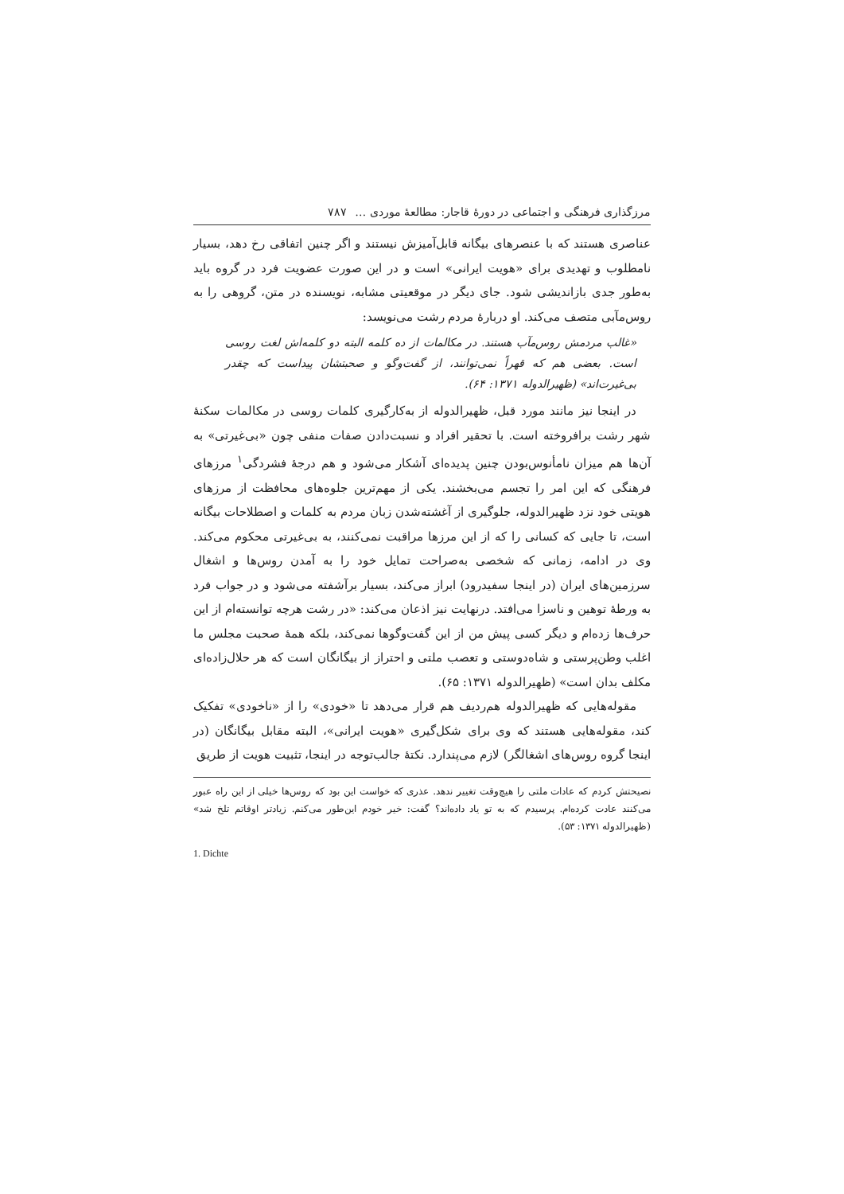مرزگذاری فرهنگی و اجتماعی در دورهٔ قاجار: مطالعهٔ موردی … ۷۸۷
عناصری هستند که با عنصرهای بیگانه قابل‌آمیزش نیستند و اگر چنین اتفاقی رخ دهد، بسیار نامطلوب و تهدیدی برای «هویت ایرانی» است و در این صورت عضویت فرد در گروه باید به‌طور جدی بازاندیشی شود. جای دیگر در موقعیتی مشابه، نویسنده در متن، گروهی را به روس‌مآبی متصف می‌کند. او دربارهٔ مردم رشت می‌نویسد:
«غالب مردمش روس‌مآب هستند. در مکالمات از ده کلمه البته دو کلمه‌اش لغت روسی است. بعضی هم که قهراً نمی‌توانند، از گفت‌وگو و صحبتشان پیداست که چقدر بی‌غیرت‌اند» (ظهیرالدوله ۱۳۷۱: ۶۴).
در اینجا نیز مانند مورد قبل، ظهیرالدوله از به‌کارگیری کلمات روسی در مکالمات سکنهٔ شهر رشت برافروخته است. با تحقیر افراد و نسبت‌دادن صفات منفی چون «بی‌غیرتی» به آن‌ها هم میزان نامأنوس‌بودن چنین پدیده‌ای آشکار می‌شود و هم درجهٔ فشردگی<sup>۱</sup> مرزهای فرهنگی که این امر را تجسم می‌بخشند. یکی از مهم‌ترین جلوه‌های محافظت از مرزهای هویتی خود نزد ظهیرالدوله، جلوگیری از آغشته‌شدن زبان مردم به کلمات و اصطلاحات بیگانه است، تا جایی که کسانی را که از این مرزها مراقبت نمی‌کنند، به بی‌غیرتی محکوم می‌کند. وی در ادامه، زمانی که شخصی به‌صراحت تمایل خود را به آمدن روس‌ها و اشغال سرزمین‌های ایران (در اینجا سفیدرود) ابراز می‌کند، بسیار برآشفته می‌شود و در جواب فرد به ورطهٔ توهین و ناسزا می‌افتد. درنهایت نیز اذعان می‌کند: «در رشت هرچه توانسته‌ام از این حرف‌ها زده‌ام و دیگر کسی پیش من از این گفت‌وگوها نمی‌کند، بلکه همهٔ صحبت مجلس ما اغلب وطن‌پرستی و شاه‌دوستی و تعصب ملتی و احتراز از بیگانگان است که هر حلال‌زاده‌ای مکلف بدان است» (ظهیرالدوله ۱۳۷۱: ۶۵).
مقوله‌هایی که ظهیرالدوله هم‌ردیف هم قرار می‌دهد تا «خودی» را از «ناخودی» تفکیک کند، مقوله‌هایی هستند که وی برای شکل‌گیری «هویت ایرانی»، البته مقابل بیگانگان (در اینجا گروه روس‌های اشغالگر) لازم می‌پندارد. نکتهٔ جالب‌توجه در اینجا، تثبیت هویت از طریق
نصیحتش کردم که عادات ملتی را هیچ‌وقت تغییر ندهد. عذری که خواست این بود که روس‌ها خیلی از این راه عبور می‌کنند عادت کرده‌ام. پرسیدم که به تو یاد داده‌اند؟ گفت: خیر خودم این‌طور می‌کنم. زیادتر اوقاتم تلخ شد» (ظهیرالدوله ۱۳۷۱: ۵۳).
1. Dichte